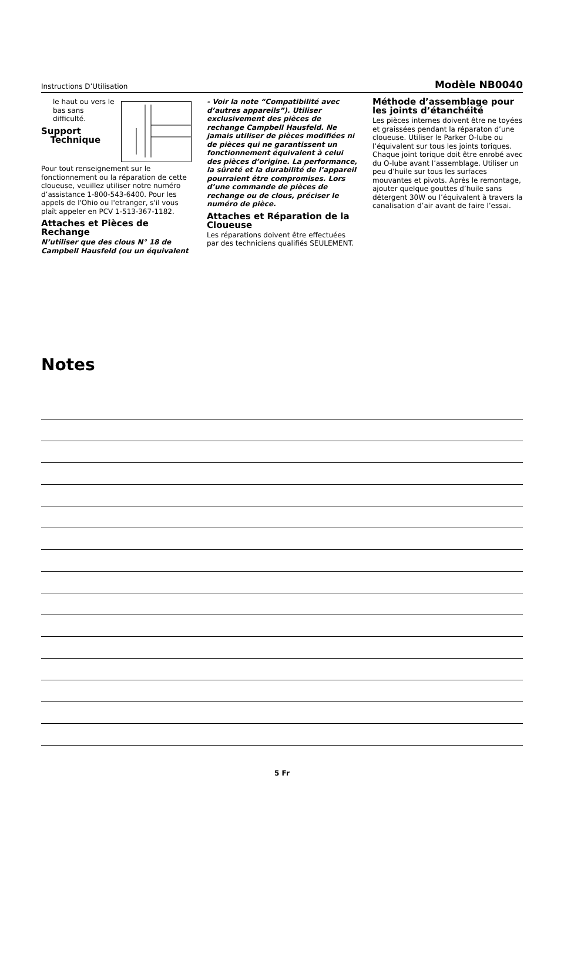Instructions D’Utilisation Modèle NB0040
le haut ou vers le bas sans difficulté.
Support
Technique
Pour tout renseignement sur le fonctionnement ou la réparation de cette cloueuse, veuillez utiliser notre numéro d’assistance 1-800-543-6400. Pour les appels de l'Ohio ou l'etranger, s'il vous plaît appeler en PCV 1-513-367-1182.
Attaches et Pièces de Rechange
N’utiliser que des clous N° 18 de Campbell Hausfeld (ou un équivalent
- Voir la note “Compatibilité avec d’autres appareils”). Utiliser exclusivement des pièces de rechange Campbell Hausfeld. Ne jamais utiliser de pièces modifiées ni de pièces qui ne garantissent un fonctionnement équivalent à celui des pièces d’origine. La performance, la sûreté et la durabilité de l’appareil pourraient être compromises. Lors d’une commande de pièces de rechange ou de clous, préciser le numéro de pièce.
Attaches et Réparation de la Cloueuse
Les réparations doivent être effectuées par des techniciens qualifiés SEULEMENT.
Méthode d’assemblage pour les joints d’étanchéité
Les pièces internes doivent être ne toyées et graissées pendant la réparaton d’une cloueuse. Utiliser le Parker O-lube ou l’équivalent sur tous les joints toriques. Chaque joint torique doit être enrobé avec du O-lube avant l’assemblage. Utiliser un peu d’huile sur tous les surfaces mouvantes et pivots. Après le remontage, ajouter quelque gouttes d’huile sans détergent 30W ou l’équivalent à travers la canalisation d’air avant de faire l’essai.
Notes
5 Fr